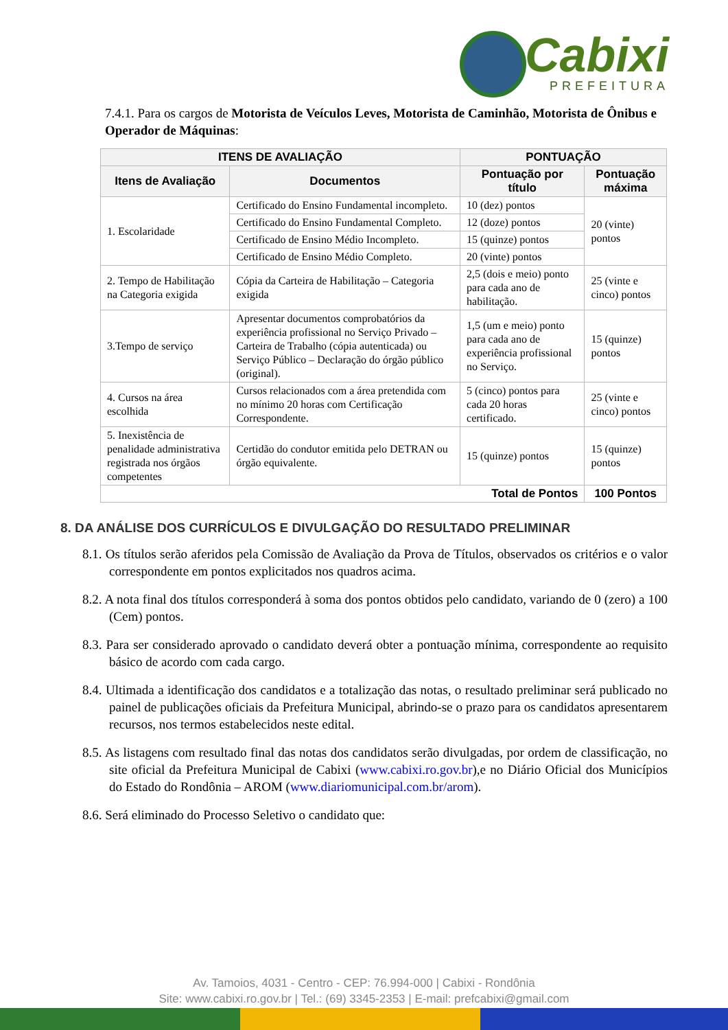Cabixi
PREFEITURA
7.4.1. Para os cargos de Motorista de Veículos Leves, Motorista de Caminhão, Motorista de Ônibus e Operador de Máquinas:
| ITENS DE AVALIAÇÃO | | PONTUAÇÃO | |
| --- | --- | --- | --- |
| Itens de Avaliação | Documentos | Pontuação por título | Pontuação máxima |
| 1. Escolaridade | Certificado do Ensino Fundamental incompleto. | 10 (dez) pontos | 20 (vinte) pontos |
| | Certificado do Ensino Fundamental Completo. | 12 (doze) pontos | |
| | Certificado de Ensino Médio Incompleto. | 15 (quinze) pontos | |
| | Certificado de Ensino Médio Completo. | 20 (vinte) pontos | |
| 2. Tempo de Habilitação na Categoria exigida | Cópia da Carteira de Habilitação – Categoria exigida | 2,5 (dois e meio) ponto para cada ano de habilitação. | 25 (vinte e cinco) pontos |
| 3.Tempo de serviço | Apresentar documentos comprobatórios da experiência profissional no Serviço Privado – Carteira de Trabalho (cópia autenticada) ou Serviço Público – Declaração do órgão público (original). | 1,5 (um e meio) ponto para cada ano de experiência profissional no Serviço. | 15 (quinze) pontos |
| 4. Cursos na área escolhida | Cursos relacionados com a área pretendida com no mínimo 20 horas com Certificação Correspondente. | 5 (cinco) pontos para cada 20 horas certificado. | 25 (vinte e cinco) pontos |
| 5. Inexistência de penalidade administrativa registrada nos órgãos competentes | Certidão do condutor emitida pelo DETRAN ou órgão equivalente. | 15 (quinze) pontos | 15 (quinze) pontos |
| Total de Pontos | | | 100 Pontos |
8. DA ANÁLISE DOS CURRÍCULOS E DIVULGAÇÃO DO RESULTADO PRELIMINAR
8.1. Os títulos serão aferidos pela Comissão de Avaliação da Prova de Títulos, observados os critérios e o valor correspondente em pontos explicitados nos quadros acima.
8.2. A nota final dos títulos corresponderá à soma dos pontos obtidos pelo candidato, variando de 0 (zero) a 100 (Cem) pontos.
8.3. Para ser considerado aprovado o candidato deverá obter a pontuação mínima, correspondente ao requisito básico de acordo com cada cargo.
8.4. Ultimada a identificação dos candidatos e a totalização das notas, o resultado preliminar será publicado no painel de publicações oficiais da Prefeitura Municipal, abrindo-se o prazo para os candidatos apresentarem recursos, nos termos estabelecidos neste edital.
8.5. As listagens com resultado final das notas dos candidatos serão divulgadas, por ordem de classificação, no site oficial da Prefeitura Municipal de Cabixi (www.cabixi.ro.gov.br),e no Diário Oficial dos Municípios do Estado do Rondônia – AROM (www.diariomunicipal.com.br/arom).
8.6. Será eliminado do Processo Seletivo o candidato que:
Av. Tamoios, 4031 - Centro - CEP: 76.994-000 | Cabixi - Rondônia
Site: www.cabixi.ro.gov.br | Tel.: (69) 3345-2353 | E-mail: prefcabixi@gmail.com